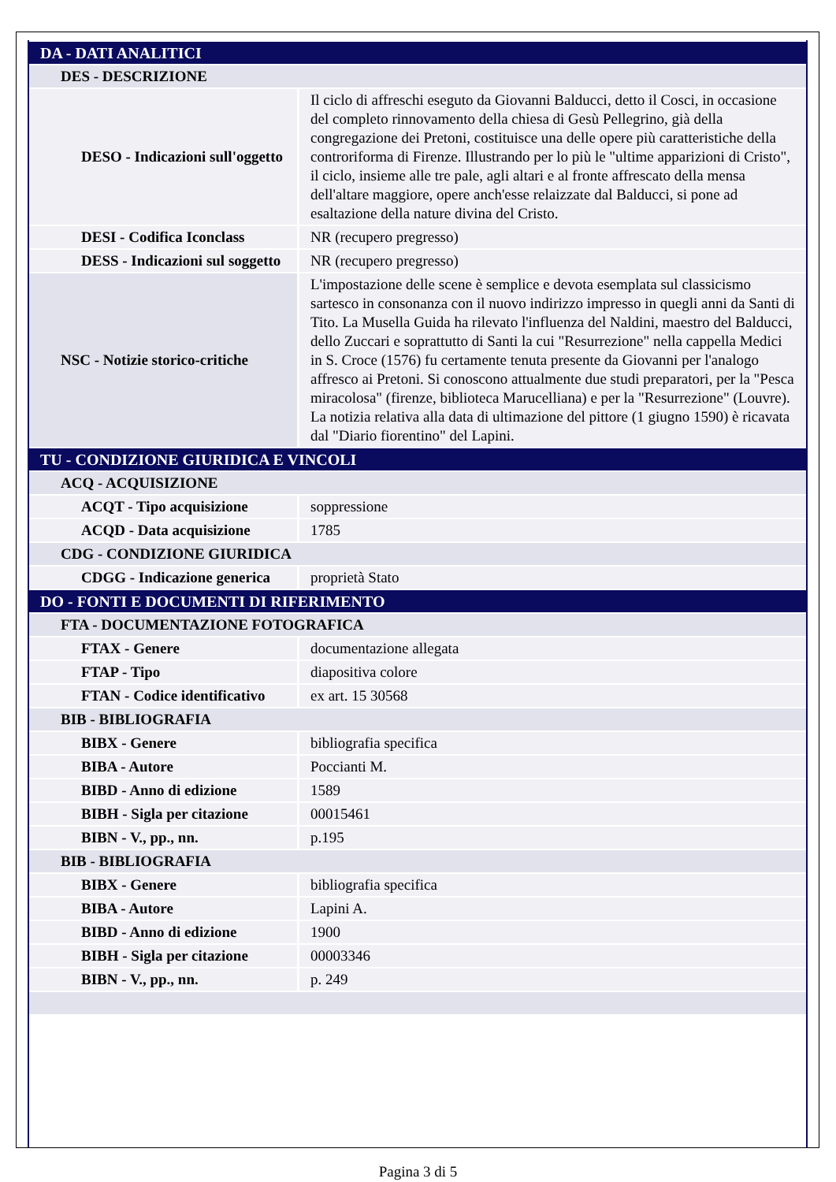| DA - DATI ANALITICI | |
| DES - DESCRIZIONE | |
| DESO - Indicazioni sull'oggetto | Il ciclo di affreschi eseguto da Giovanni Balducci, detto il Cosci, in occasione del completo rinnovamento della chiesa di Gesù Pellegrino, già della congregazione dei Pretoni, costituisce una delle opere più caratteristiche della controriforma di Firenze. Illustrando per lo più le "ultime apparizioni di Cristo", il ciclo, insieme alle tre pale, agli altari e al fronte affrescato della mensa dell'altare maggiore, opere anch'esse relaizzate dal Balducci, si pone ad esaltazione della nature divina del Cristo. |
| DESI - Codifica Iconclass | NR (recupero pregresso) |
| DESS - Indicazioni sul soggetto | NR (recupero pregresso) |
| NSC - Notizie storico-critiche | L'impostazione delle scene è semplice e devota esemplata sul classicismo sartesco in consonanza con il nuovo indirizzo impresso in quegli anni da Santi di Tito. La Musella Guida ha rilevato l'influenza del Naldini, maestro del Balducci, dello Zuccari e soprattutto di Santi la cui "Resurrezione" nella cappella Medici in S. Croce (1576) fu certamente tenuta presente da Giovanni per l'analogo affresco ai Pretoni. Si conoscono attualmente due studi preparatori, per la "Pesca miracolosa" (firenze, biblioteca Marucelliana) e per la "Resurrezione" (Louvre). La notizia relativa alla data di ultimazione del pittore (1 giugno 1590) è ricavata dal "Diario fiorentino" del Lapini. |
| TU - CONDIZIONE GIURIDICA E VINCOLI | |
| ACQ - ACQUISIZIONE | |
| ACQT - Tipo acquisizione | soppressione |
| ACQD - Data acquisizione | 1785 |
| CDG - CONDIZIONE GIURIDICA | |
| CDGG - Indicazione generica | proprietà Stato |
| DO - FONTI E DOCUMENTI DI RIFERIMENTO | |
| FTA - DOCUMENTAZIONE FOTOGRAFICA | |
| FTAX - Genere | documentazione allegata |
| FTAP - Tipo | diapositiva colore |
| FTAN - Codice identificativo | ex art. 15 30568 |
| BIB - BIBLIOGRAFIA | |
| BIBX - Genere | bibliografia specifica |
| BIBA - Autore | Poccianti M. |
| BIBD - Anno di edizione | 1589 |
| BIBH - Sigla per citazione | 00015461 |
| BIBN - V., pp., nn. | p.195 |
| BIB - BIBLIOGRAFIA | |
| BIBX - Genere | bibliografia specifica |
| BIBA - Autore | Lapini A. |
| BIBD - Anno di edizione | 1900 |
| BIBH - Sigla per citazione | 00003346 |
| BIBN - V., pp., nn. | p. 249 |
Pagina 3 di 5